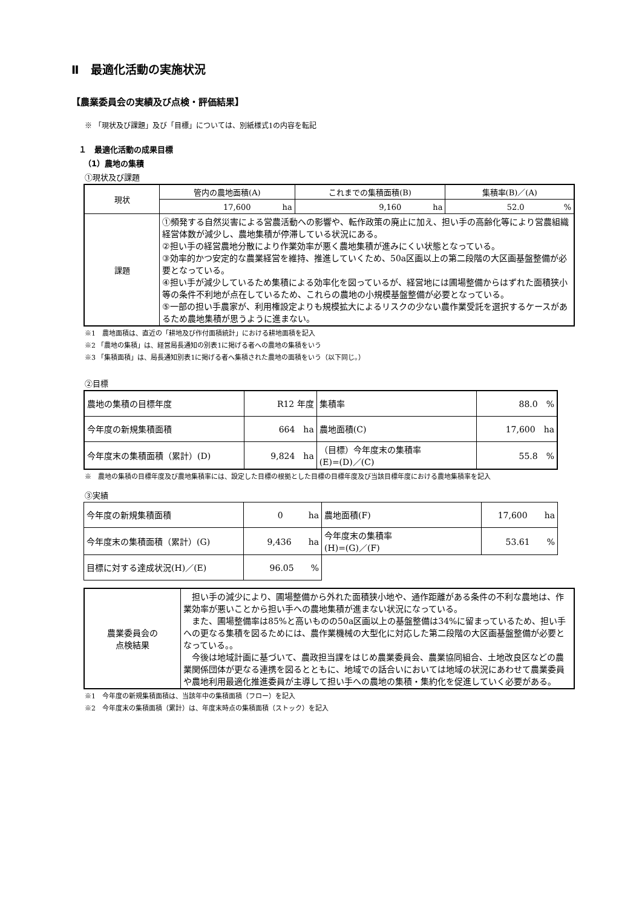Ⅱ　最適化活動の実施状況
【農業委員会の実績及び点検・評価結果】
※ 「現状及び課題」及び「目標」については、別紙様式1の内容を転記
１　最適化活動の成果目標
（1）農地の集積
①現状及び課題
| 現状 | 管内の農地面積(A) | これまでの集積面積(B) | 集積率(B)／(A) |
| | 17,600 ha | 9,160 ha | 52.0 % |
| 課題 | ①頻発する自然災害による営農活動への影響や、転作政策の廃止に加え、担い手の高齢化等により営農組織経営体数が減少し、農地集積が停滞している状況にある。 ②担い手の経営農地分散により作業効率が悪く農地集積が進みにくい状態となっている。 ③効率的かつ安定的な農業経営を維持、推進していくため、50a区画以上の第二段階の大区画基盤整備が必要となっている。 ④担い手が減少しているため集積による効率化を図っているが、経営地には圃場整備からはずれた面積狭小等の条件不利地が点在しているため、これらの農地の小規模基盤整備が必要となっている。 ⑤一部の担い手農家が、利用権設定よりも規模拡大によるリスクの少ない農作業受託を選択するケースがあるため農地集積が思うように進まない。 | | |
※1　農地面積は、直近の「耕地及び作付面積統計」における耕地面積を記入
※2 「農地の集積」は、経営局長通知の別表1に掲げる者への農地の集積をいう
※3 「集積面積」は、局長通知別表1に掲げる者へ集積された農地の面積をいう（以下同じ。）
②目標
| 農地の集積の目標年度 | R12 年度 | 集積率 | 88.0 % |
| 今年度の新規集積面積 | 664 ha | 農地面積(C) | 17,600 ha |
| 今年度末の集積面積（累計）(D) | 9,824 ha | （目標）今年度末の集積率 (E)=(D)／(C) | 55.8 % |
※　農地の集積の目標年度及び農地集積率には、設定した目標の根拠とした目標の目標年度及び当該目標年度における農地集積率を記入
③実績
| 今年度の新規集積面積 | 0 ha | 農地面積(F) | 17,600 ha |
| 今年度末の集積面積（累計）(G) | 9,436 ha | 今年度末の集積率 (H)=(G)／(F) | 53.61 % |
| 目標に対する達成状況(H)／(E) | 96.05 % | | |
| 農業委員会の 点検結果 | 担い手の減少により、圃場整備から外れた面積狭小地や、通作距離がある条件の不利な農地は、作業効率が悪いことから担い手への農地集積が進まない状況になっている。 また、圃場整備率は85%と高いものの50a区画以上の基盤整備は34%に留まっているため、担い手への更なる集積を図るためには、農作業機械の大型化に対応した第二段階の大区画基盤整備が必要となっている。。 今後は地域計画に基づいて、農政担当課をはじめ農業委員会、農業協同組合、土地改良区などの農業関係団体が更なる連携を図るとともに、地域での話合いにおいては地域の状況にあわせて農業委員や農地利用最適化推進委員が主導して担い手への農地の集積・集約化を促進していく必要がある。 |
※1　今年度の新規集積面積は、当該年中の集積面積（フロー）を記入
※2　今年度末の集積面積（累計）は、年度末時点の集積面積（ストック）を記入